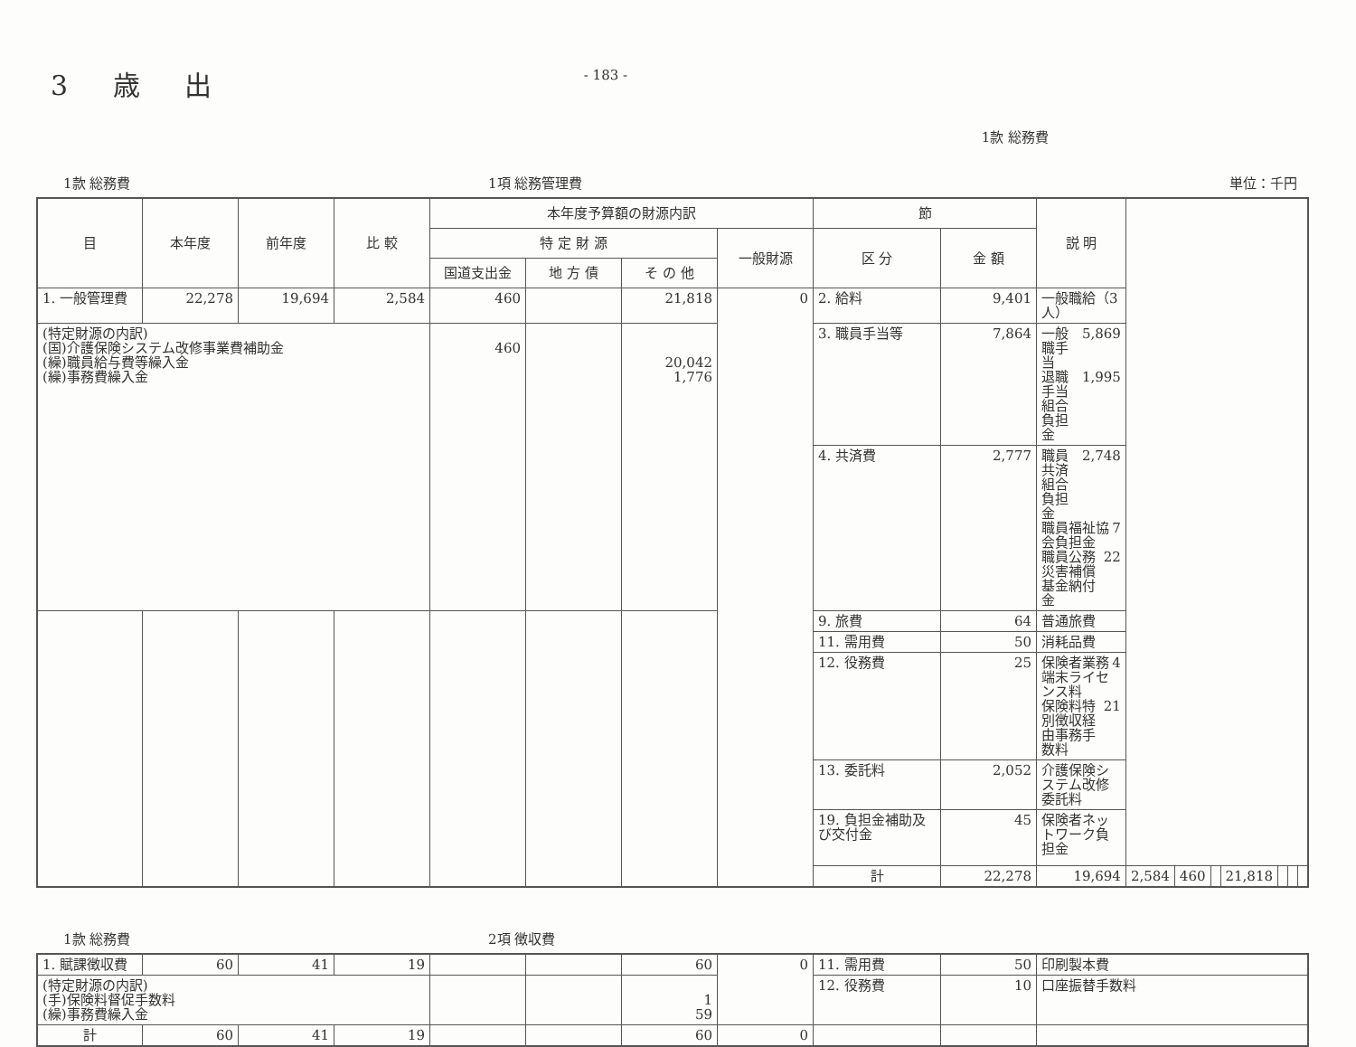3 歳 出
- 183 -
1款 総務費
1款 総務費 1項 総務管理費 単位：千円
| 目 | 本年度 | 前年度 | 比 較 | 本年度予算額の財源内訳 | | | | 節 | | 説 明 | | | | | | | |
| --- | --- | --- | --- | --- | --- | --- | --- | --- | --- | --- | --- | --- | --- | --- | --- | --- | --- |
| | | | | 特 定 財 源 | | | 一般財源 | 区 分 | 金 額 | | | | | | | | |
| | | | | 国道支出金 | 地 方 債 | そ の 他 | | | | | | | | | | | |
| 1. 一般管理費 | 22,278 | 19,694 | 2,584 | 460 | | 21,818 | 0 | 2. 給料 | 9,401 | 一般職給（3人） | | | | | | | |
| (特定財源の内訳) (国)介護保険システム改修事業費補助金 (繰)職員給与費等繰入金 (繰)事務費繰入金 | | | | 460 | | 20,042 1,776 | | 3. 職員手当等 | 7,864 | 一般職手当 5,869 退職手当組合負担金 1,995 | | | | | | | |
| | | | | | | | | 4. 共済費 | 2,777 | 職員共済組合負担金 2,748 職員福祉協会負担金 7 職員公務災害補償基金納付金 22 | | | | | | | |
| | | | | | | | | 9. 旅費 | 64 | 普通旅費 | | | | | | | |
| | | | | | | | | 11. 需用費 | 50 | 消耗品費 | | | | | | | |
| | | | | | | | | 12. 役務費 | 25 | 保険者業務端末ライセンス料 4 保険料特別徴収経由事務手数料 21 | | | | | | | |
| | | | | | | | | 13. 委託料 | 2,052 | 介護保険システム改修委託料 | | | | | | | |
| | | | | | | | | 19. 負担金補助及び交付金 | 45 | 保険者ネットワーク負担金 | | | | | | | |
| | | | | | | | | 計 | 22,278 | 19,694 | 2,584 | 460 | | 21,818 | | | |
1款 総務費 2項 徴収費
| 1. 賦課徴収費 | 60 | 41 | 19 | | | 60 | 0 | 11. 需用費 | 50 | 印刷製本費 |
| (特定財源の内訳) (手)保険料督促手数料 (繰)事務費繰入金 | | | | | | 1 59 | | 12. 役務費 | 10 | 口座振替手数料 |
| 計 | 60 | 41 | 19 | | | 60 | 0 | | | |